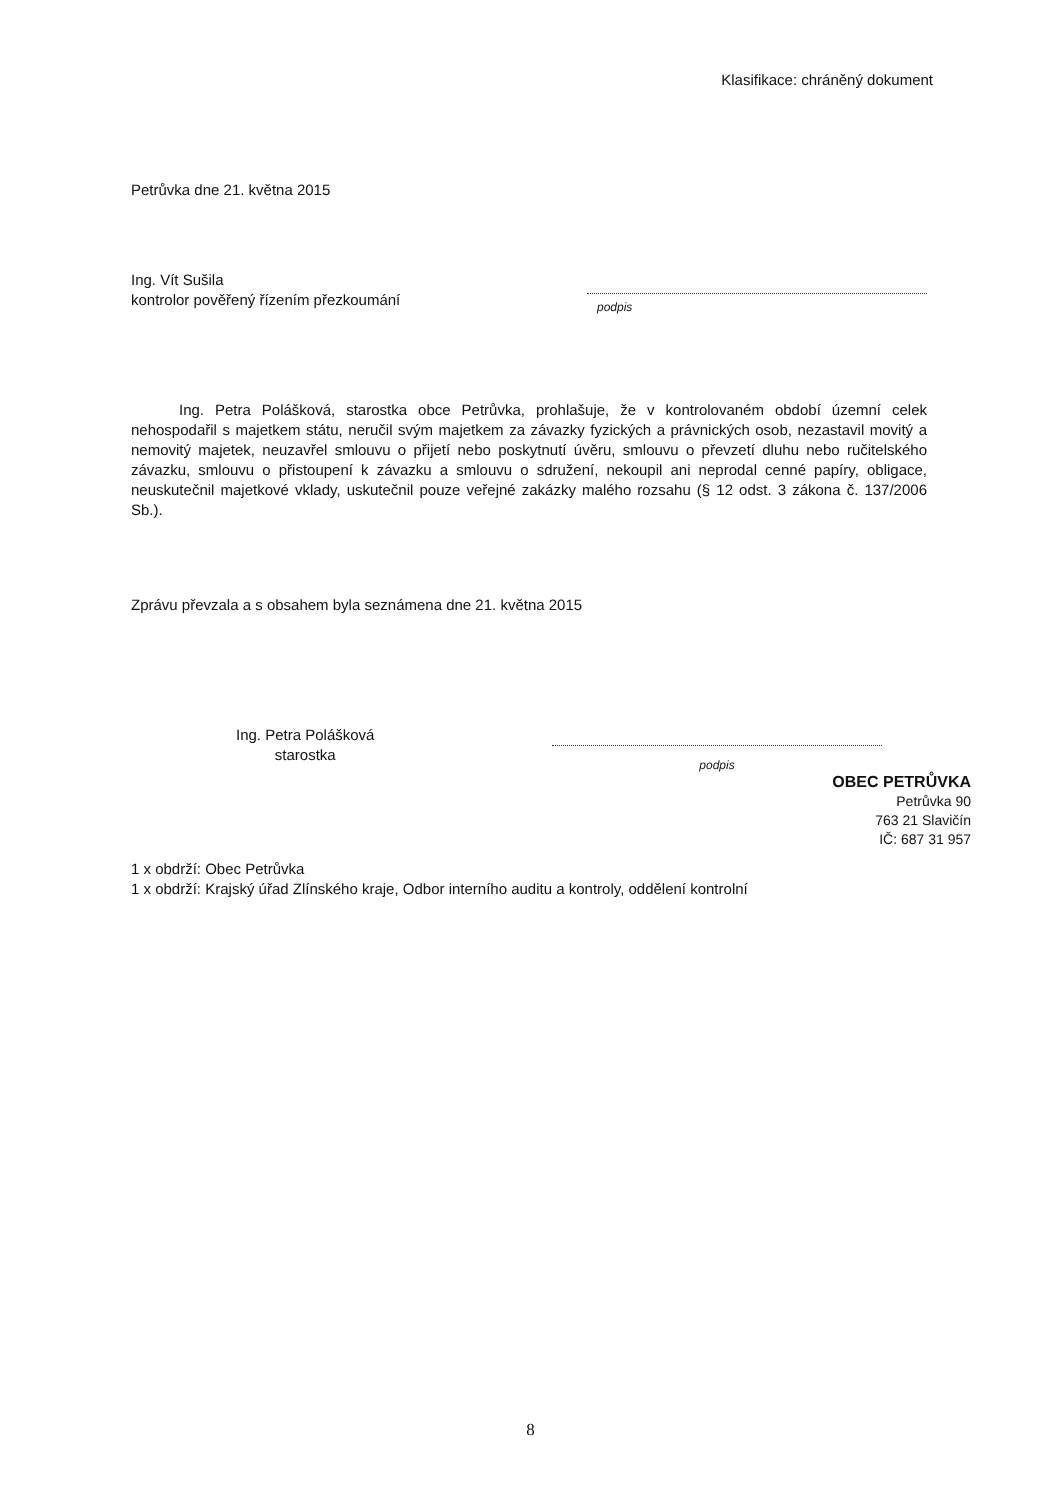Klasifikace: chráněný dokument
Petrůvka dne 21. května 2015
Ing. Vít Sušila
kontrolor pověřený řízením přezkoumání
podpis
Ing. Petra Polášková, starostka obce Petrůvka, prohlašuje, že v kontrolovaném období územní celek nehospodařil s majetkem státu, neručil svým majetkem za závazky fyzických a právnických osob, nezastavil movitý a nemovitý majetek, neuzavřel smlouvu o přijetí nebo poskytnutí úvěru, smlouvu o převzetí dluhu nebo ručitelského závazku, smlouvu o přistoupení k závazku a smlouvu o sdružení, nekoupil ani neprodal cenné papíry, obligace, neuskutečnil majetkové vklady, uskutečnil pouze veřejné zakázky malého rozsahu (§ 12 odst. 3 zákona č. 137/2006 Sb.).
Zprávu převzala a s obsahem byla seznámena dne 21. května 2015
Ing. Petra Polášková
starostka
podpis
OBEC PETRŮVKA
Petrůvka 90
763 21 Slavičín
IČ: 687 31 957
1 x obdrží: Obec Petrůvka
1 x obdrží: Krajský úřad Zlínského kraje, Odbor interního auditu a kontroly, oddělení kontrolní
8